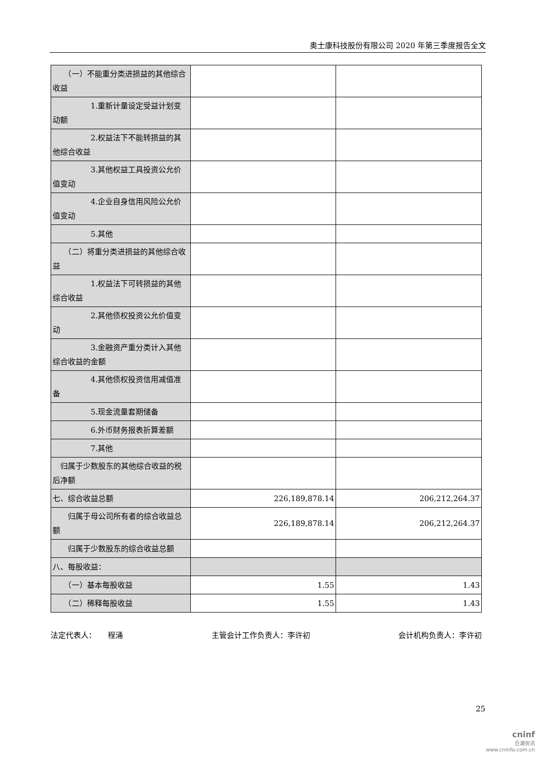奥士康科技股份有限公司 2020 年第三季度报告全文
| （一）不能重分类进损益的其他综合收益 | | |
| 1.重新计量设定受益计划变动额 | | |
| 2.权益法下不能转损益的其他综合收益 | | |
| 3.其他权益工具投资公允价值变动 | | |
| 4.企业自身信用风险公允价值变动 | | |
| 5.其他 | | |
| （二）将重分类进损益的其他综合收益 | | |
| 1.权益法下可转损益的其他综合收益 | | |
| 2.其他债权投资公允价值变动 | | |
| 3.金融资产重分类计入其他综合收益的金额 | | |
| 4.其他债权投资信用减值准备 | | |
| 5.现金流量套期储备 | | |
| 6.外币财务报表折算差额 | | |
| 7.其他 | | |
| 归属于少数股东的其他综合收益的税后净额 | | |
| 七、综合收益总额 | 226,189,878.14 | 206,212,264.37 |
| 归属于母公司所有者的综合收益总额 | 226,189,878.14 | 206,212,264.37 |
| 归属于少数股东的综合收益总额 | | |
| 八、每股收益： | | |
| （一）基本每股收益 | 1.55 | 1.43 |
| （二）稀释每股收益 | 1.55 | 1.43 |
法定代表人：　　程涌 主管会计工作负责人：李许初 会计机构负责人：李许初
25
cninf
巨潮资讯
www.cninfo.com.cn